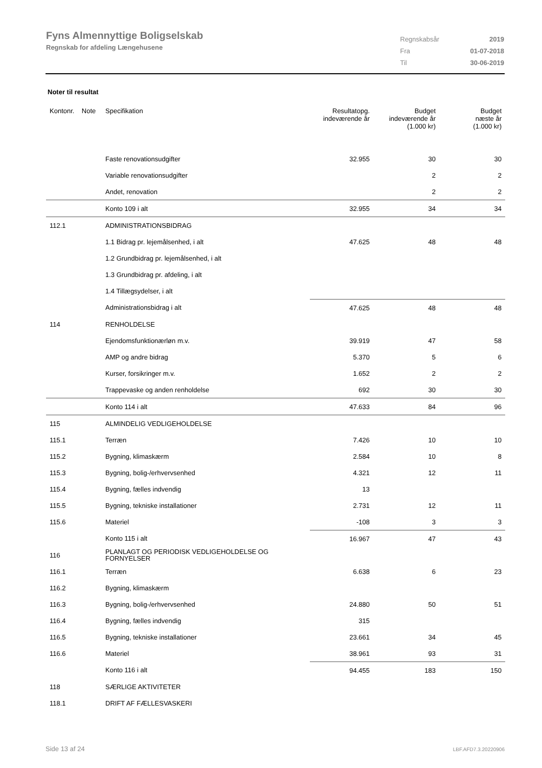Fyns Almennyttige Boligselskab
Regnskab for afdeling Længehusene
| Regnskabsår | 2019 |
| Fra | 01-07-2018 |
| Til | 30-06-2019 |
Noter til resultat
| Kontonr. Note | Specifikation | Resultatopg. indeværende år | Budget indeværende år (1.000 kr) | Budget næste år (1.000 kr) |
| --- | --- | --- | --- | --- |
| | Faste renovationsudgifter | 32.955 | 30 | 30 |
| | Variable renovationsudgifter | | 2 | 2 |
| | Andet, renovation | | 2 | 2 |
| | Konto 109 i alt | 32.955 | 34 | 34 |
| 112.1 | ADMINISTRATIONSBIDRAG | | | |
| | 1.1 Bidrag pr. lejemålsenhed, i alt | 47.625 | 48 | 48 |
| | 1.2 Grundbidrag pr. lejemålsenhed, i alt | | | |
| | 1.3 Grundbidrag pr. afdeling, i alt | | | |
| | 1.4 Tillægsydelser, i alt | | | |
| | Administrationsbidrag i alt | 47.625 | 48 | 48 |
| 114 | RENHOLDELSE | | | |
| | Ejendomsfunktionærløn m.v. | 39.919 | 47 | 58 |
| | AMP og andre bidrag | 5.370 | 5 | 6 |
| | Kurser, forsikringer m.v. | 1.652 | 2 | 2 |
| | Trappevaske og anden renholdelse | 692 | 30 | 30 |
| | Konto 114 i alt | 47.633 | 84 | 96 |
| 115 | ALMINDELIG VEDLIGEHOLDELSE | | | |
| 115.1 | Terræn | 7.426 | 10 | 10 |
| 115.2 | Bygning, klimaskærm | 2.584 | 10 | 8 |
| 115.3 | Bygning, bolig-/erhvervsenhed | 4.321 | 12 | 11 |
| 115.4 | Bygning, fælles indvendig | 13 | | |
| 115.5 | Bygning, tekniske installationer | 2.731 | 12 | 11 |
| 115.6 | Materiel | -108 | 3 | 3 |
| | Konto 115 i alt | 16.967 | 47 | 43 |
| 116 | PLANLAGT OG PERIODISK VEDLIGEHOLDELSE OG FORNYELSER | | | |
| 116.1 | Terræn | 6.638 | 6 | 23 |
| 116.2 | Bygning, klimaskærm | | | |
| 116.3 | Bygning, bolig-/erhvervsenhed | 24.880 | 50 | 51 |
| 116.4 | Bygning, fælles indvendig | 315 | | |
| 116.5 | Bygning, tekniske installationer | 23.661 | 34 | 45 |
| 116.6 | Materiel | 38.961 | 93 | 31 |
| | Konto 116 i alt | 94.455 | 183 | 150 |
| 118 | SÆRLIGE AKTIVITETER | | | |
| 118.1 | DRIFT AF FÆLLESVASKERI | | | |
Side 13 af 24 LBF.AFD7.3.20220906